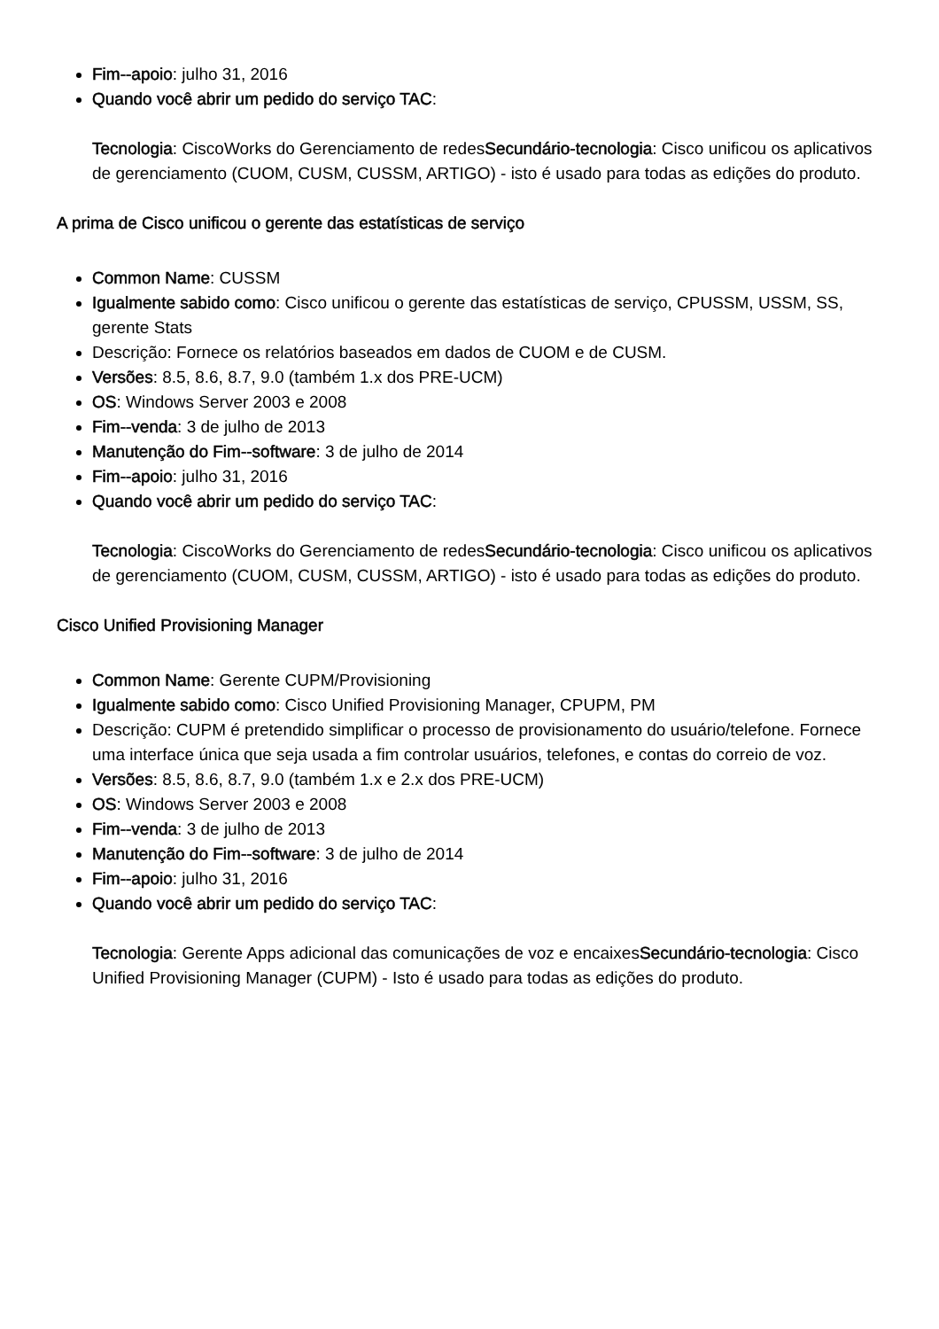Fim--apoio: julho 31, 2016
Quando você abrir um pedido do serviço TAC:
Tecnologia: CiscoWorks do Gerenciamento de redesSecundário-tecnologia: Cisco unificou os aplicativos de gerenciamento (CUOM, CUSM, CUSSM, ARTIGO) - isto é usado para todas as edições do produto.
A prima de Cisco unificou o gerente das estatísticas de serviço
Common Name: CUSSM
Igualmente sabido como: Cisco unificou o gerente das estatísticas de serviço, CPUSSM, USSM, SS, gerente Stats
Descrição: Fornece os relatórios baseados em dados de CUOM e de CUSM.
Versões: 8.5, 8.6, 8.7, 9.0 (também 1.x dos PRE-UCM)
OS: Windows Server 2003 e 2008
Fim--venda: 3 de julho de 2013
Manutenção do Fim--software: 3 de julho de 2014
Fim--apoio: julho 31, 2016
Quando você abrir um pedido do serviço TAC:
Tecnologia: CiscoWorks do Gerenciamento de redesSecundário-tecnologia: Cisco unificou os aplicativos de gerenciamento (CUOM, CUSM, CUSSM, ARTIGO) - isto é usado para todas as edições do produto.
Cisco Unified Provisioning Manager
Common Name: Gerente CUPM/Provisioning
Igualmente sabido como: Cisco Unified Provisioning Manager, CPUPM, PM
Descrição: CUPM é pretendido simplificar o processo de provisionamento do usuário/telefone. Fornece uma interface única que seja usada a fim controlar usuários, telefones, e contas do correio de voz.
Versões: 8.5, 8.6, 8.7, 9.0 (também 1.x e 2.x dos PRE-UCM)
OS: Windows Server 2003 e 2008
Fim--venda: 3 de julho de 2013
Manutenção do Fim--software: 3 de julho de 2014
Fim--apoio: julho 31, 2016
Quando você abrir um pedido do serviço TAC:
Tecnologia: Gerente Apps adicional das comunicações de voz e encaixesSecundário-tecnologia: Cisco Unified Provisioning Manager (CUPM) - Isto é usado para todas as edições do produto.